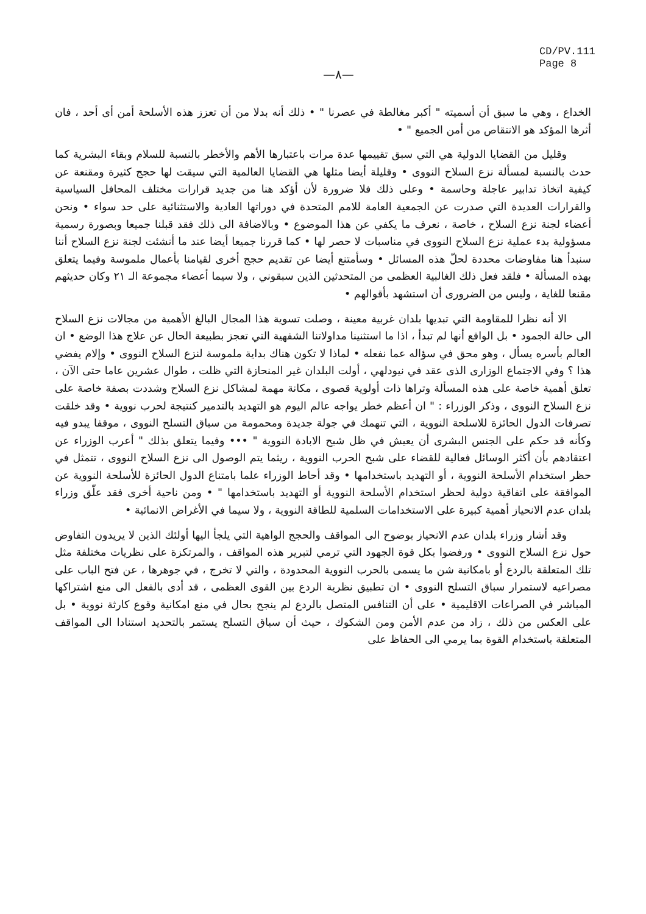CD/PV.111
Page 8
—٨—
الخداع ، وهي ما سبق أن أسميته " أكبر مغالطة في عصرنا " • ذلك أنه بدلا من أن تعزز هذه الأسلحة أمن أى أحد ، فان أثرها المؤكد هو الانتقاص من أمن الجميع " •
وقليل من القضايا الدولية هي التي سبق تقييمها عدة مرات باعتبارها الأهم والأخطر بالنسبة للسلام وبقاء البشرية كما حدث بالنسبة لمسألة نزع السلاح النووى • وقليلة أيضا مثلها هي القضايا العالمية التي سيقت لها حجج كثيرة ومقنعة عن كيفية اتخاذ تدابير عاجلة وحاسمة • وعلى ذلك فلا ضرورة لأن أؤكد هنا من جديد قرارات مختلف المحافل السياسية والقرارات العديدة التي صدرت عن الجمعية العامة للامم المتحدة في دوراتها العادية والاستثنائية على حد سواء • ونحن أعضاء لجنة نزع السلاح ، خاصة ، نعرف ما يكفي عن هذا الموضوع • وبالاضافة الى ذلك فقد قبلنا جميعا وبصورة رسمية مسؤولية بدء عملية نزع السلاح النووى في مناسبات لا حصر لها • كما قررنا جميعا أيضا عند ما أنشئت لجنة نزع السلاح أننا سنبدأ هنا مفاوضات محددة لحلّ هذه المسائل • وسأمتنع أيضا عن تقديم حجج أخرى لقيامنا بأعمال ملموسة وفيما يتعلق بهذه المسألة • فلقد فعل ذلك الغالبية العظمى من المتحدثين الذين سبقوني ، ولا سيما أعضاء مجموعة الـ ٢١ وكان حديثهم مقنعا للغاية ، وليس من الضرورى أن استشهد بأقوالهم •
الا أنه نظرا للمقاومة التي تبديها بلدان غربية معينة ، وصلت تسوية هذا المجال البالغ الأهمية من مجالات نزع السلاح الى حالة الجمود • بل الواقع أنها لم تبدأ ، اذا ما استثنينا مداولاتنا الشفهية التي تعجز بطبيعة الحال عن علاج هذا الوضع • ان العالم بأسره يسأل ، وهو محق في سؤاله عما نفعله • لماذا لا تكون هناك بداية ملموسة لنزع السلاح النووى • وإلام يفضي هذا ؟ وفي الاجتماع الوزارى الذى عقد في نيودلهي ، أولت البلدان غير المنحازة التي ظلت ، طوال عشرين عاما حتى الآن ، تعلق أهمية خاصة على هذه المسألة وتراها ذات أولوية قصوى ، مكانة مهمة لمشاكل نزع السلاح وشددت بصفة خاصة على نزع السلاح النووى ، وذكر الوزراء : " ان أعظم خطر يواجه عالم اليوم هو التهديد بالتدمير كنتيجة لحرب نووية • وقد خلقت تصرفات الدول الحائزة للاسلحة النووية ، التي تنهمك في جولة جديدة ومحمومة من سباق التسلح النووى ، موقفا يبدو فيه وكأنه قد حكم على الجنس البشرى أن يعيش في ظل شبح الابادة النووية " ••• وفيما يتعلق بذلك " أعرب الوزراء عن اعتقادهم بأن أكثر الوسائل فعالية للقضاء على شبح الحرب النووية ، ريثما يتم الوصول الى نزع السلاح النووى ، تتمثل في حظر استخدام الأسلحة النووية ، أو التهديد باستخدامها • وقد أحاط الوزراء علما بامتناع الدول الحائزة للأسلحة النووية عن الموافقة على اتفاقية دولية لحظر استخدام الأسلحة النووية أو التهديد باستخدامها " • ومن ناحية أخرى فقد علّق وزراء بلدان عدم الانحياز أهمية كبيرة على الاستخدامات السلمية للطاقة النووية ، ولا سيما في الأغراض الانمائية •
وقد أشار وزراء بلدان عدم الانحياز بوضوح الى المواقف والحجج الواهية التي يلجأ اليها أولئك الذين لا يريدون التفاوض حول نزع السلاح النووى • ورفضوا بكل قوة الجهود التي ترمي لتبرير هذه المواقف ، والمرتكزة على نظريات مختلفة مثل تلك المتعلقة بالردع أو بامكانية شن ما يسمى بالحرب النووية المحدودة ، والتي لا تخرج ، في جوهرها ، عن فتح الباب على مصراعيه لاستمرار سباق التسلح النووى • ان تطبيق نظرية الردع بين القوى العظمى ، قد أدى بالفعل الى منع اشتراكها المباشر في الصراعات الاقليمية • على أن التنافس المتصل بالردع لم ينجح بحال في منع امكانية وقوع كارثة نووية • بل على العكس من ذلك ، زاد من عدم الأمن ومن الشكوك ، حيث أن سباق التسلح يستمر بالتحديد استنادا الى المواقف المتعلقة باستخدام القوة بما يرمي الى الحفاظ على